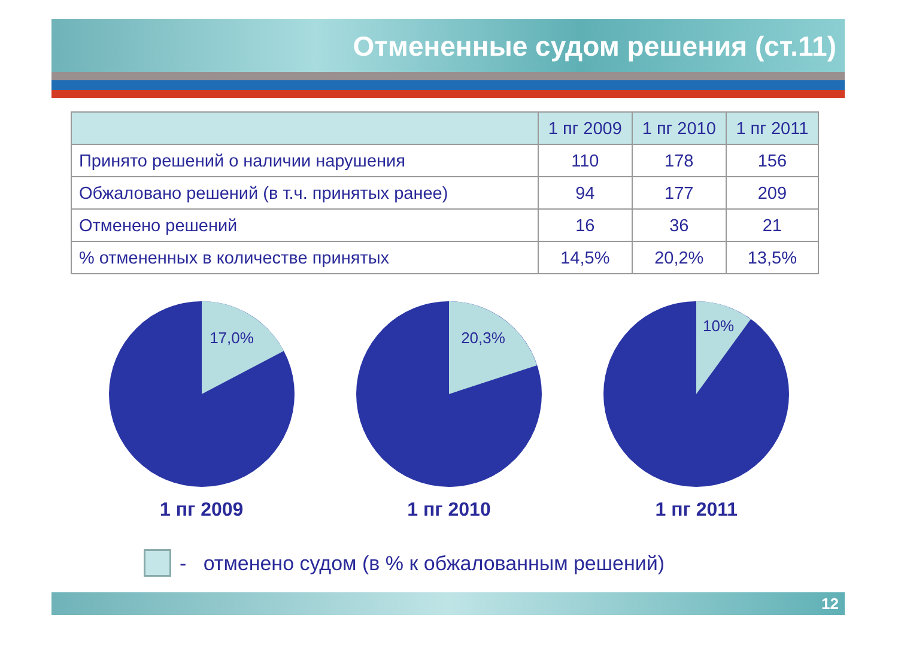Отмененные судом решения (ст.11)
| | 1 пг 2009 | 1 пг 2010 | 1 пг 2011 |
| --- | --- | --- | --- |
| Принято решений о наличии нарушения | 110 | 178 | 156 |
| Обжаловано решений (в т.ч. принятых ранее) | 94 | 177 | 209 |
| Отменено решений | 16 | 36 | 21 |
| % отмененных в количестве принятых | 14,5% | 20,2% | 13,5% |
17,0%
1 пг 2009
20,3%
1 пг 2010
10%
1 пг 2011
- отменено судом (в % к обжалованным решений)
12